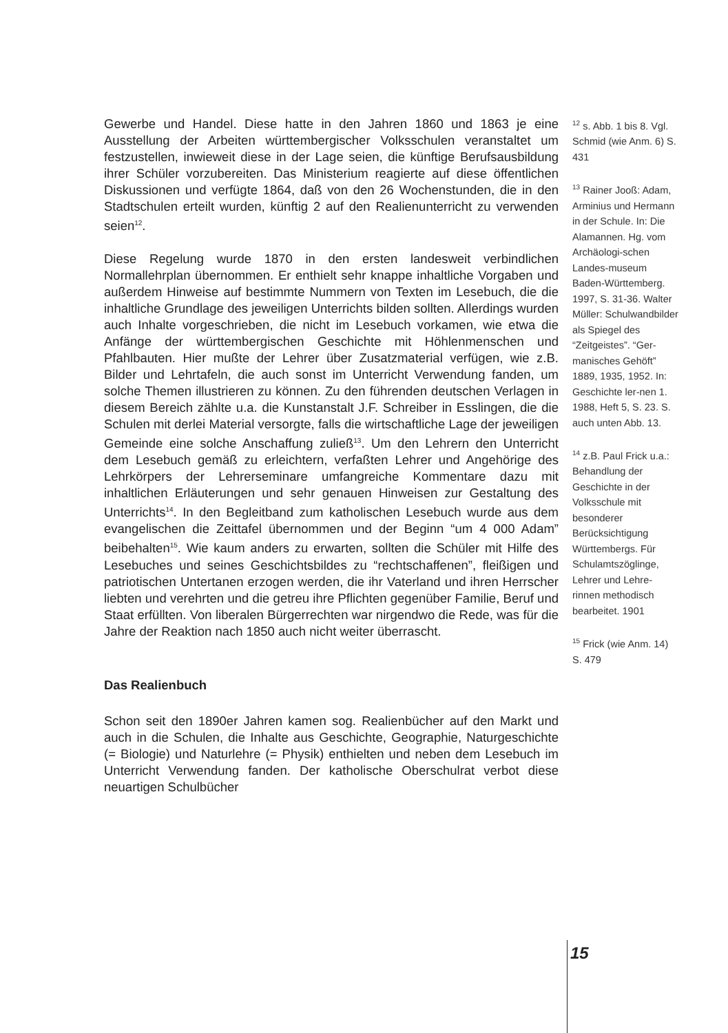Gewerbe und Handel. Diese hatte in den Jahren 1860 und 1863 je eine Ausstellung der Arbeiten württembergischer Volksschulen veranstaltet um festzustellen, inwieweit diese in der Lage seien, die künftige Berufsausbildung ihrer Schüler vorzubereiten. Das Ministerium reagierte auf diese öffentlichen Diskussionen und verfügte 1864, daß von den 26 Wochenstunden, die in den Stadtschulen erteilt wurden, künftig 2 auf den Realienunterricht zu verwenden seien<sup>12</sup>.
Diese Regelung wurde 1870 in den ersten landesweit verbindlichen Normallehrplan übernommen. Er enthielt sehr knappe inhaltliche Vorgaben und außerdem Hinweise auf bestimmte Nummern von Texten im Lesebuch, die die inhaltliche Grundlage des jeweiligen Unterrichts bilden sollten. Allerdings wurden auch Inhalte vorgeschrieben, die nicht im Lesebuch vorkamen, wie etwa die Anfänge der württembergischen Geschichte mit Höhlenmenschen und Pfahlbauten. Hier mußte der Lehrer über Zusatzmaterial verfügen, wie z.B. Bilder und Lehrtafeln, die auch sonst im Unterricht Verwendung fanden, um solche Themen illustrieren zu können. Zu den führenden deutschen Verlagen in diesem Bereich zählte u.a. die Kunstanstalt J.F. Schreiber in Esslingen, die die Schulen mit derlei Material versorgte, falls die wirtschaftliche Lage der jeweiligen Gemeinde eine solche Anschaffung zuließ<sup>13</sup>. Um den Lehrern den Unterricht dem Lesebuch gemäß zu erleichtern, verfaßten Lehrer und Angehörige des Lehrkörpers der Lehrerseminare umfangreiche Kommentare dazu mit inhaltlichen Erläuterungen und sehr genauen Hinweisen zur Gestaltung des Unterrichts<sup>14</sup>. In den Begleitband zum katholischen Lesebuch wurde aus dem evangelischen die Zeittafel übernommen und der Beginn “um 4 000 Adam” beibehalten<sup>15</sup>. Wie kaum anders zu erwarten, sollten die Schüler mit Hilfe des Lesebuches und seines Geschichtsbildes zu “rechtschaffenen”, fleißigen und patriotischen Untertanen erzogen werden, die ihr Vaterland und ihren Herrscher liebten und verehrten und die getreu ihre Pflichten gegenüber Familie, Beruf und Staat erfüllten. Von liberalen Bürgerrechten war nirgendwo die Rede, was für die Jahre der Reaktion nach 1850 auch nicht weiter überrascht.
Das Realienbuch
Schon seit den 1890er Jahren kamen sog. Realienbücher auf den Markt und auch in die Schulen, die Inhalte aus Geschichte, Geographie, Naturgeschichte (= Biologie) und Naturlehre (= Physik) enthielten und neben dem Lesebuch im Unterricht Verwendung fanden. Der katholische Oberschulrat verbot diese neuartigen Schulbücher
<sup>12</sup> s. Abb. 1 bis 8. Vgl. Schmid (wie Anm. 6) S. 431
<sup>13</sup> Rainer Jooß: Adam, Arminius und Hermann in der Schule. In: Die Alamannen. Hg. vom Archäologi-schen Landes-museum Baden-Württemberg. 1997, S. 31-36. Walter Müller: Schulwandbilder als Spiegel des “Zeitgeistes”. “Ger-manisches Gehöft” 1889, 1935, 1952. In: Geschichte ler-nen 1. 1988, Heft 5, S. 23. S. auch unten Abb. 13.
<sup>14</sup> z.B. Paul Frick u.a.: Behandlung der Geschichte in der Volksschule mit besonderer Berücksichtigung Württembergs. Für Schulamtszöglinge, Lehrer und Lehre-rinnen methodisch bearbeitet. 1901
<sup>15</sup> Frick (wie Anm. 14) S. 479
15